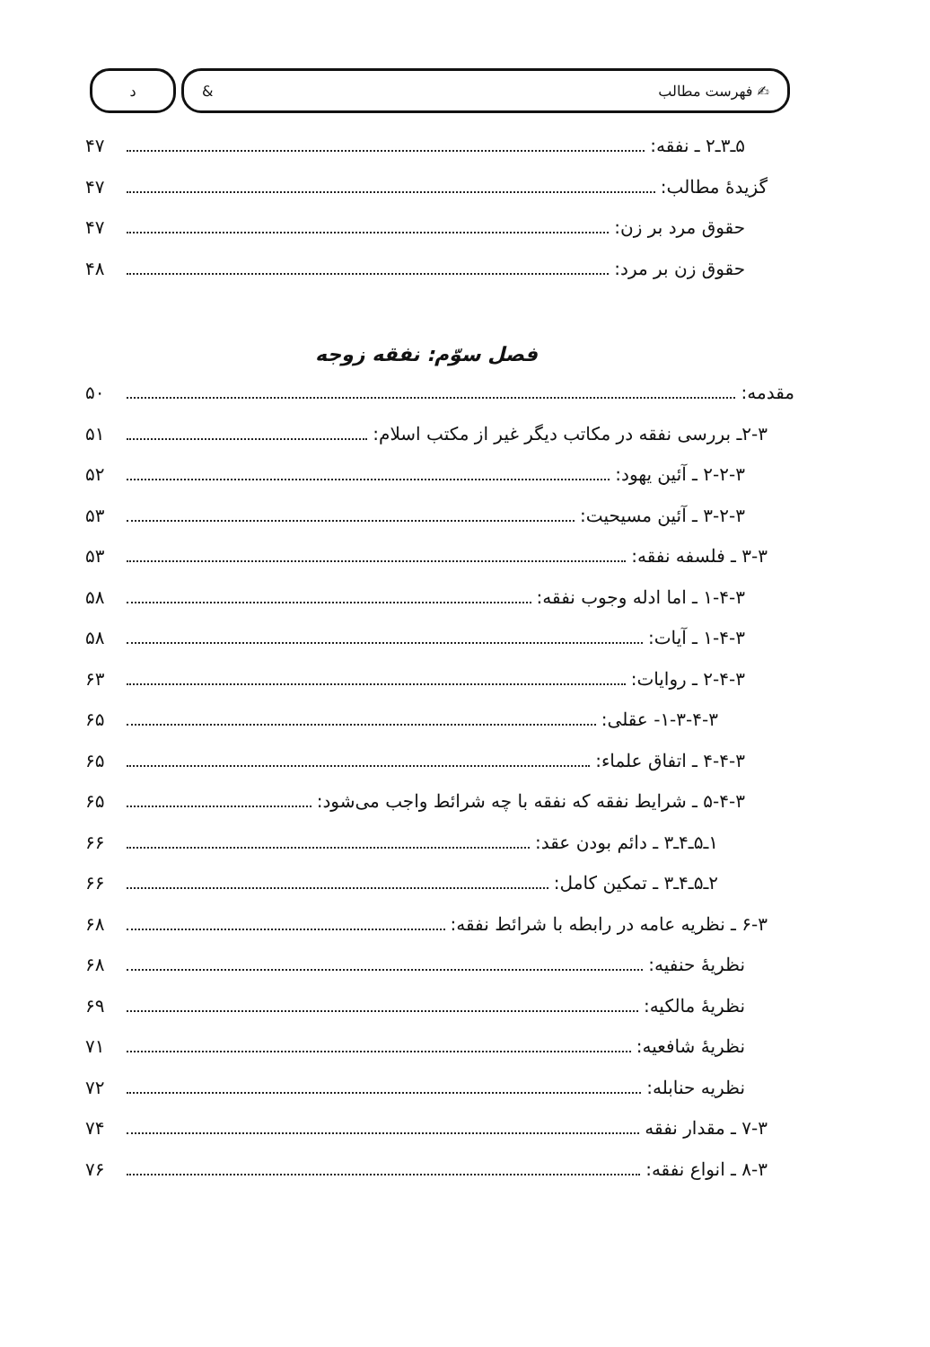✍ فهرست مطالب & د
۵ـ۳ـ۲ ـ نفقه: ۴۷
گزیدهٔ مطالب: ۴۷
حقوق مرد بر زن: ۴۷
حقوق زن بر مرد: ۴۸
فصل سوّم: نفقه زوجه
مقدمه: ۵۰
۲-۳ـ بررسی نفقه در مکاتب دیگر غیر از مکتب اسلام: ۵۱
۲-۲-۳ ـ آئین یهود: ۵۲
۳-۲-۳ ـ آئین مسیحیت: ۵۳
۳-۳ ـ فلسفه نفقه: ۵۳
۱-۴-۳ ـ اما ادله وجوب نفقه: ۵۸
۱-۴-۳ ـ آیات: ۵۸
۲-۴-۳ ـ روایات: ۶۳
۱-۳-۴-۳- عقلی: ۶۵
۴-۴-۳ ـ اتفاق علماء: ۶۵
۵-۴-۳ ـ شرایط نفقه که نفقه با چه شرائط واجب می‌شود: ۶۵
۱ـ۵ـ۴ـ۳ ـ دائم بودن عقد: ۶۶
۲ـ۵ـ۴ـ۳ ـ تمکین کامل: ۶۶
۶-۳ ـ نظریه عامه در رابطه با شرائط نفقه: ۶۸
نظریهٔ حنفیه: ۶۸
نظریهٔ مالکیه: ۶۹
نظریهٔ شافعیه: ۷۱
نظریه حنابله: ۷۲
۷-۳ ـ مقدار نفقه ۷۴
۸-۳ ـ انواع نفقه: ۷۶